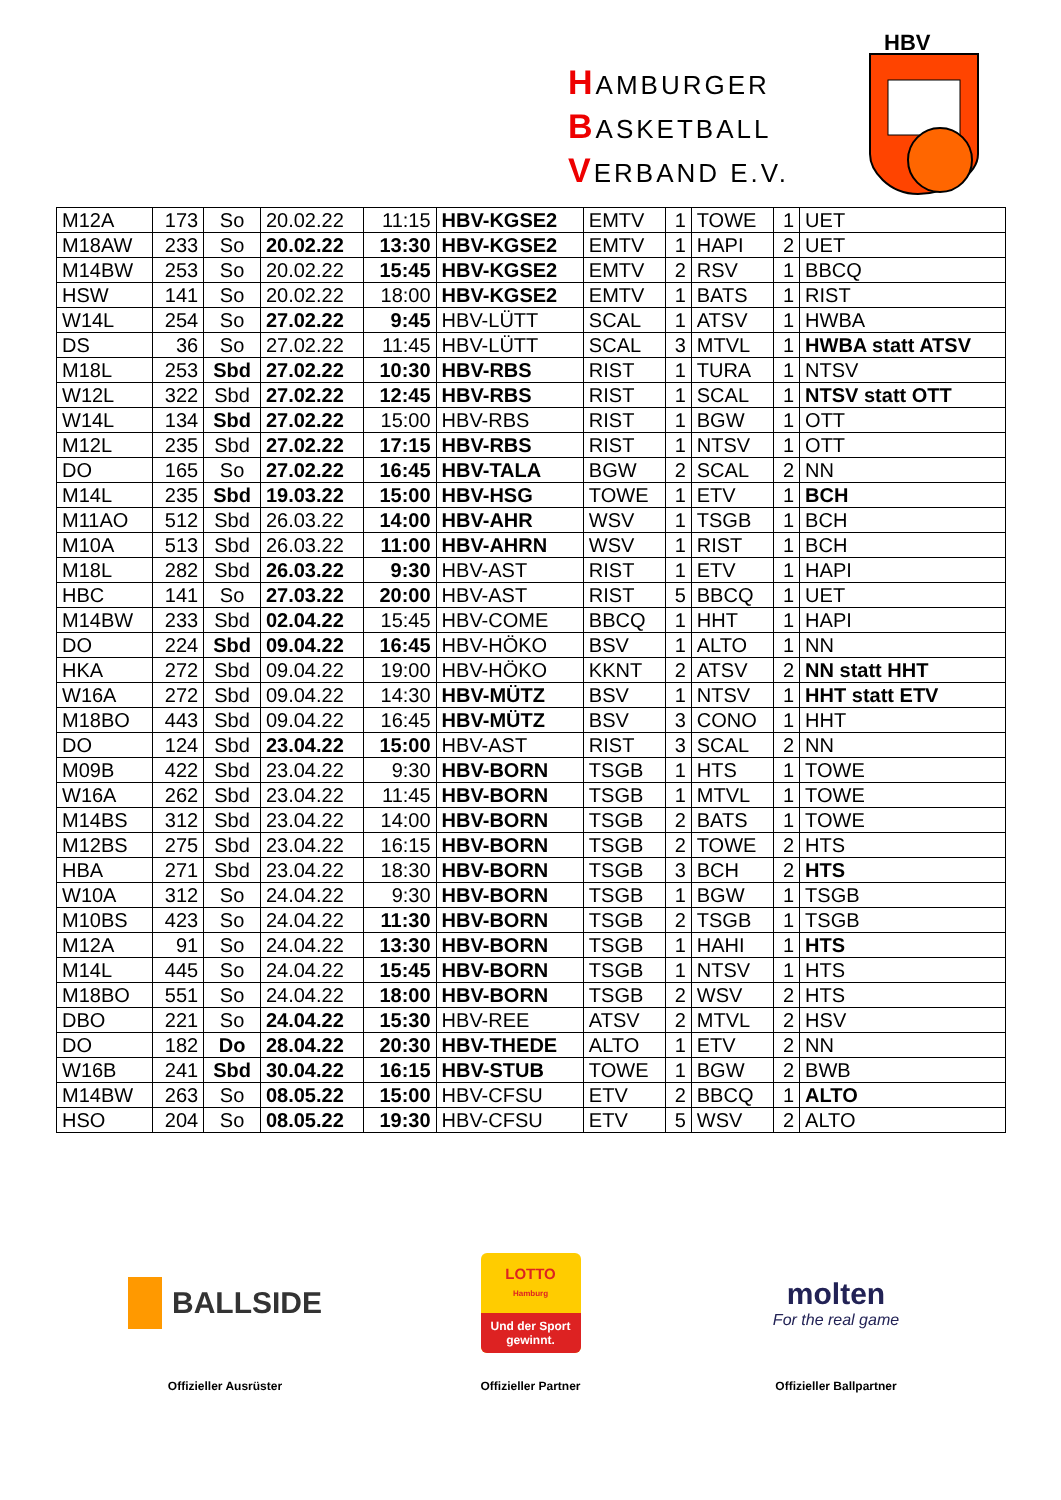HAMBURGER
BASKETBALL
VERBAND E.V.
HBV
| M12A | 173 | So | 20.02.22 | 11:15 | HBV-KGSE2 | EMTV | 1 | TOWE | 1 | UET |
| M18AW | 233 | So | 20.02.22 | 13:30 | HBV-KGSE2 | EMTV | 1 | HAPI | 2 | UET |
| M14BW | 253 | So | 20.02.22 | 15:45 | HBV-KGSE2 | EMTV | 2 | RSV | 1 | BBCQ |
| HSW | 141 | So | 20.02.22 | 18:00 | HBV-KGSE2 | EMTV | 1 | BATS | 1 | RIST |
| W14L | 254 | So | 27.02.22 | 9:45 | HBV-LÜTT | SCAL | 1 | ATSV | 1 | HWBA |
| DS | 36 | So | 27.02.22 | 11:45 | HBV-LÜTT | SCAL | 3 | MTVL | 1 | HWBA statt ATSV |
| M18L | 253 | Sbd | 27.02.22 | 10:30 | HBV-RBS | RIST | 1 | TURA | 1 | NTSV |
| W12L | 322 | Sbd | 27.02.22 | 12:45 | HBV-RBS | RIST | 1 | SCAL | 1 | NTSV statt OTT |
| W14L | 134 | Sbd | 27.02.22 | 15:00 | HBV-RBS | RIST | 1 | BGW | 1 | OTT |
| M12L | 235 | Sbd | 27.02.22 | 17:15 | HBV-RBS | RIST | 1 | NTSV | 1 | OTT |
| DO | 165 | So | 27.02.22 | 16:45 | HBV-TALA | BGW | 2 | SCAL | 2 | NN |
| M14L | 235 | Sbd | 19.03.22 | 15:00 | HBV-HSG | TOWE | 1 | ETV | 1 | BCH |
| M11AO | 512 | Sbd | 26.03.22 | 14:00 | HBV-AHR | WSV | 1 | TSGB | 1 | BCH |
| M10A | 513 | Sbd | 26.03.22 | 11:00 | HBV-AHRN | WSV | 1 | RIST | 1 | BCH |
| M18L | 282 | Sbd | 26.03.22 | 9:30 | HBV-AST | RIST | 1 | ETV | 1 | HAPI |
| HBC | 141 | So | 27.03.22 | 20:00 | HBV-AST | RIST | 5 | BBCQ | 1 | UET |
| M14BW | 233 | Sbd | 02.04.22 | 15:45 | HBV-COME | BBCQ | 1 | HHT | 1 | HAPI |
| DO | 224 | Sbd | 09.04.22 | 16:45 | HBV-HÖKO | BSV | 1 | ALTO | 1 | NN |
| HKA | 272 | Sbd | 09.04.22 | 19:00 | HBV-HÖKO | KKNT | 2 | ATSV | 2 | NN statt HHT |
| W16A | 272 | Sbd | 09.04.22 | 14:30 | HBV-MÜTZ | BSV | 1 | NTSV | 1 | HHT statt ETV |
| M18BO | 443 | Sbd | 09.04.22 | 16:45 | HBV-MÜTZ | BSV | 3 | CONO | 1 | HHT |
| DO | 124 | Sbd | 23.04.22 | 15:00 | HBV-AST | RIST | 3 | SCAL | 2 | NN |
| M09B | 422 | Sbd | 23.04.22 | 9:30 | HBV-BORN | TSGB | 1 | HTS | 1 | TOWE |
| W16A | 262 | Sbd | 23.04.22 | 11:45 | HBV-BORN | TSGB | 1 | MTVL | 1 | TOWE |
| M14BS | 312 | Sbd | 23.04.22 | 14:00 | HBV-BORN | TSGB | 2 | BATS | 1 | TOWE |
| M12BS | 275 | Sbd | 23.04.22 | 16:15 | HBV-BORN | TSGB | 2 | TOWE | 2 | HTS |
| HBA | 271 | Sbd | 23.04.22 | 18:30 | HBV-BORN | TSGB | 3 | BCH | 2 | HTS |
| W10A | 312 | So | 24.04.22 | 9:30 | HBV-BORN | TSGB | 1 | BGW | 1 | TSGB |
| M10BS | 423 | So | 24.04.22 | 11:30 | HBV-BORN | TSGB | 2 | TSGB | 1 | TSGB |
| M12A | 91 | So | 24.04.22 | 13:30 | HBV-BORN | TSGB | 1 | HAHI | 1 | HTS |
| M14L | 445 | So | 24.04.22 | 15:45 | HBV-BORN | TSGB | 1 | NTSV | 1 | HTS |
| M18BO | 551 | So | 24.04.22 | 18:00 | HBV-BORN | TSGB | 2 | WSV | 2 | HTS |
| DBO | 221 | So | 24.04.22 | 15:30 | HBV-REE | ATSV | 2 | MTVL | 2 | HSV |
| DO | 182 | Do | 28.04.22 | 20:30 | HBV-THEDE | ALTO | 1 | ETV | 2 | NN |
| W16B | 241 | Sbd | 30.04.22 | 16:15 | HBV-STUB | TOWE | 1 | BGW | 2 | BWB |
| M14BW | 263 | So | 08.05.22 | 15:00 | HBV-CFSU | ETV | 2 | BBCQ | 1 | ALTO |
| HSO | 204 | So | 08.05.22 | 19:30 | HBV-CFSU | ETV | 5 | WSV | 2 | ALTO |
BALLSIDE
Offizieller Ausrüster
LOTTO
Hamburg
Und der Sport gewinnt.
Offizieller Partner
molten
For the real game
Offizieller Ballpartner